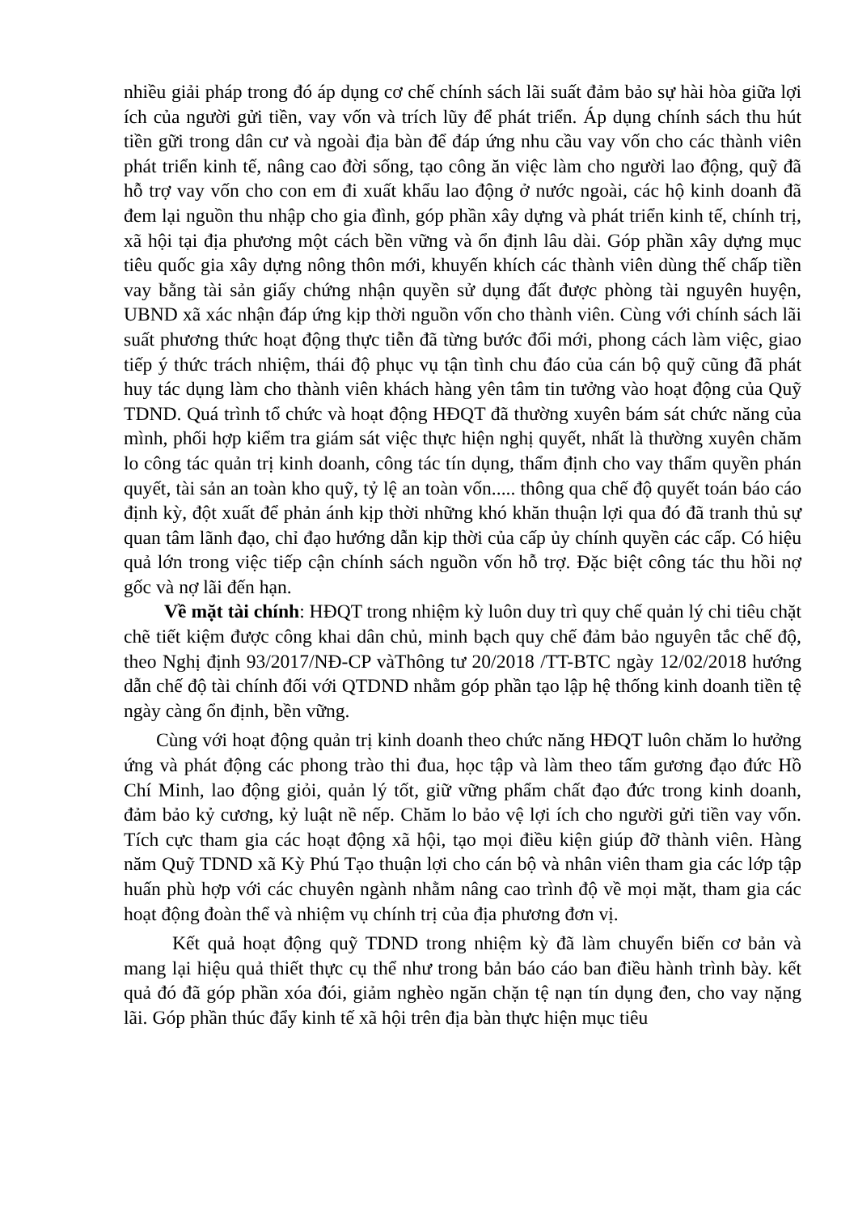nhiều giải pháp trong đó áp dụng cơ chế chính sách lãi suất đảm bảo sự hài hòa giữa lợi ích của người gửi tiền, vay vốn và trích lũy để phát triển. Áp dụng chính sách thu hút tiền gữi trong dân cư và ngoài địa bàn để đáp ứng nhu cầu vay vốn cho các thành viên phát triển kinh tế, nâng cao đời sống, tạo công ăn việc làm cho người lao động, quỹ đã hỗ trợ vay vốn cho con em đi xuất khẩu lao động ở nước ngoài, các hộ kinh doanh đã đem lại nguồn thu nhập cho gia đình, góp phần xây dựng và phát triển kinh tế, chính trị, xã hội tại địa phương một cách bền vững và ổn định lâu dài. Góp phần xây dựng mục tiêu quốc gia xây dựng nông thôn mới, khuyến khích các thành viên dùng thế chấp tiền vay bằng tài sản giấy chứng nhận quyền sử dụng đất được phòng tài nguyên huyện, UBND xã xác nhận đáp ứng kịp thời nguồn vốn cho thành viên. Cùng với chính sách lãi suất phương thức hoạt động thực tiễn đã từng bước đổi mới, phong cách làm việc, giao tiếp ý thức trách nhiệm, thái độ phục vụ tận tình chu đáo của cán bộ quỹ cũng đã phát huy tác dụng làm cho thành viên khách hàng yên tâm tin tưởng vào hoạt động của Quỹ TDND. Quá trình tổ chức và hoạt động HĐQT đã thường xuyên bám sát chức năng của mình, phối hợp kiểm tra giám sát việc thực hiện nghị quyết, nhất là thường xuyên chăm lo công tác quản trị kinh doanh, công tác tín dụng, thẩm định cho vay thẩm quyền phán quyết, tài sản an toàn kho quỹ, tỷ lệ an toàn vốn..... thông qua chế độ quyết toán báo cáo định kỳ, đột xuất để phản ánh kịp thời những khó khăn thuận lợi qua đó đã tranh thủ sự quan tâm lãnh đạo, chỉ đạo hướng dẫn kịp thời của cấp ủy chính quyền các cấp. Có hiệu quả lớn trong việc tiếp cận chính sách nguồn vốn hỗ trợ. Đặc biệt công tác thu hồi nợ gốc và nợ lãi đến hạn.
Về mặt tài chính: HĐQT trong nhiệm kỳ luôn duy trì quy chế quản lý chi tiêu chặt chẽ tiết kiệm được công khai dân chủ, minh bạch quy chế đảm bảo nguyên tắc chế độ, theo Nghị định 93/2017/NĐ-CP vàThông tư 20/2018 /TT-BTC ngày 12/02/2018 hướng dẫn chế độ tài chính đối với QTDND nhằm góp phần tạo lập hệ thống kinh doanh tiền tệ ngày càng ổn định, bền vững.
Cùng với hoạt động quản trị kinh doanh theo chức năng HĐQT luôn chăm lo hưởng ứng và phát động các phong trào thi đua, học tập và làm theo tấm gương đạo đức Hồ Chí Minh, lao động giỏi, quản lý tốt, giữ vững phẩm chất đạo đức trong kinh doanh, đảm bảo kỷ cương, kỷ luật nề nếp. Chăm lo bảo vệ lợi ích cho người gửi tiền vay vốn. Tích cực tham gia các hoạt động xã hội, tạo mọi điều kiện giúp đỡ thành viên. Hàng năm Quỹ TDND xã Kỳ Phú Tạo thuận lợi cho cán bộ và nhân viên tham gia các lớp tập huấn phù hợp với các chuyên ngành nhằm nâng cao trình độ về mọi mặt, tham gia các hoạt động đoàn thể và nhiệm vụ chính trị của địa phương đơn vị.
Kết quả hoạt động quỹ TDND trong nhiệm kỳ đã làm chuyển biến cơ bản và mang lại hiệu quả thiết thực cụ thể như trong bản báo cáo ban điều hành trình bày. kết quả đó đã góp phần xóa đói, giảm nghèo ngăn chặn tệ nạn tín dụng đen, cho vay nặng lãi. Góp phần thúc đẩy kinh tế xã hội trên địa bàn thực hiện mục tiêu